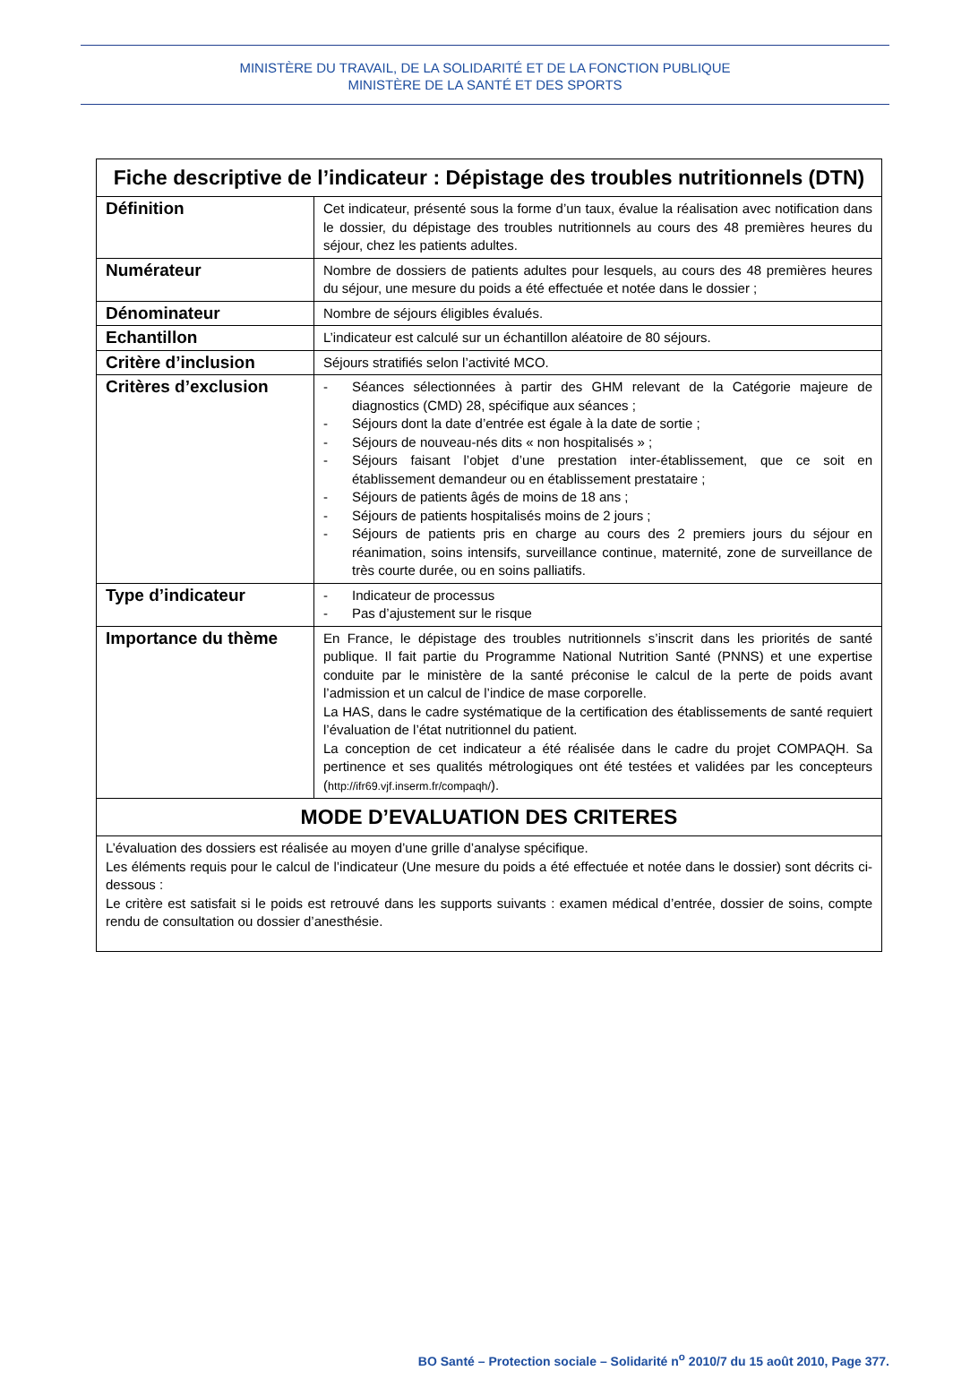MINISTÈRE DU TRAVAIL, DE LA SOLIDARITÉ ET DE LA FONCTION PUBLIQUE
MINISTÈRE DE LA SANTÉ ET DES SPORTS
| Fiche descriptive de l’indicateur : Dépistage des troubles nutritionnels (DTN) | |
| --- | --- |
| Définition | Cet indicateur, présenté sous la forme d’un taux, évalue la réalisation avec notification dans le dossier, du dépistage des troubles nutritionnels au cours des 48 premières heures du séjour, chez les patients adultes. |
| Numérateur | Nombre de dossiers de patients adultes pour lesquels, au cours des 48 premières heures du séjour, une mesure du poids a été effectuée et notée dans le dossier ; |
| Dénominateur | Nombre de séjours éligibles évalués. |
| Echantillon | L’indicateur est calculé sur un échantillon aléatoire de 80 séjours. |
| Critère d’inclusion | Séjours stratifiés selon l’activité MCO. |
| Critères d’exclusion | - Séances sélectionnées à partir des GHM relevant de la Catégorie majeure de diagnostics (CMD) 28, spécifique aux séances ; - Séjours dont la date d’entrée est égale à la date de sortie ; - Séjours de nouveau-nés dits « non hospitalisés » ; - Séjours faisant l’objet d’une prestation inter-établissement, que ce soit en établissement demandeur ou en établissement prestataire ; - Séjours de patients âgés de moins de 18 ans ; - Séjours de patients hospitalisés moins de 2 jours ; - Séjours de patients pris en charge au cours des 2 premiers jours du séjour en réanimation, soins intensifs, surveillance continue, maternité, zone de surveillance de très courte durée, ou en soins palliatifs. |
| Type d’indicateur | - Indicateur de processus - Pas d’ajustement sur le risque |
| Importance du thème | En France, le dépistage des troubles nutritionnels s’inscrit dans les priorités de santé publique. Il fait partie du Programme National Nutrition Santé (PNNS) et une expertise conduite par le ministère de la santé préconise le calcul de la perte de poids avant l’admission et un calcul de l’indice de mase corporelle. La HAS, dans le cadre systématique de la certification des établissements de santé requiert l’évaluation de l’état nutritionnel du patient. La conception de cet indicateur a été réalisée dans le cadre du projet COMPAQH. Sa pertinence et ses qualités métrologiques ont été testées et validées par les concepteurs ( http://ifr69.vjf.inserm.fr/compaqh/ ). |
| MODE D’EVALUATION DES CRITERES | |
| L’évaluation des dossiers est réalisée au moyen d’une grille d’analyse spécifique. Les éléments requis pour le calcul de l’indicateur (Une mesure du poids a été effectuée et notée dans le dossier) sont décrits ci-dessous : Le critère est satisfait si le poids est retrouvé dans les supports suivants : examen médical d’entrée, dossier de soins, compte rendu de consultation ou dossier d’anesthésie. | |
BO Santé – Protection sociale – Solidarité n<sup>o</sup> 2010/7 du 15 août 2010, Page 377.